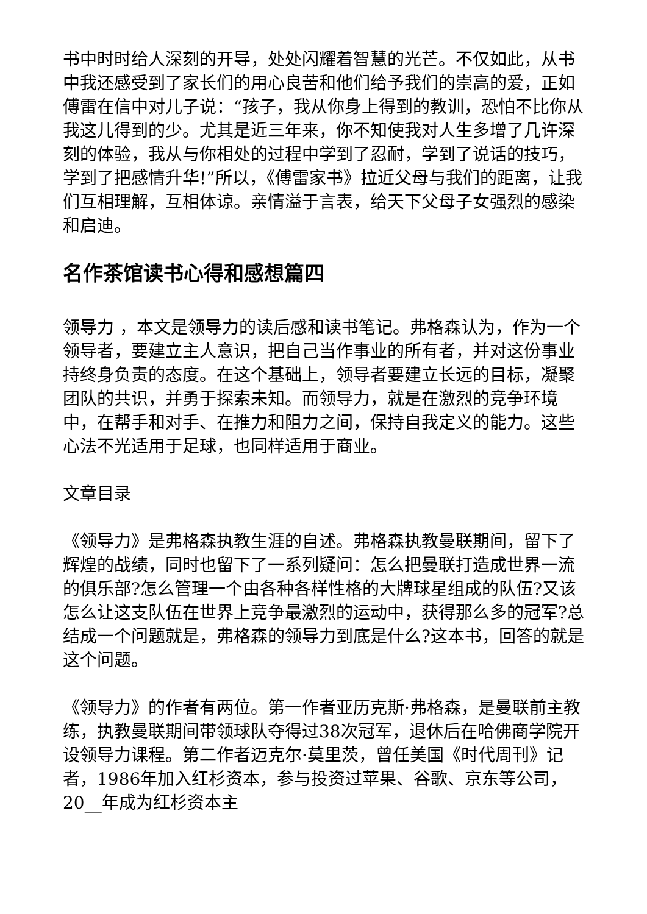书中时时给人深刻的开导，处处闪耀着智慧的光芒。不仅如此，从书中我还感受到了家长们的用心良苦和他们给予我们的崇高的爱，正如傅雷在信中对儿子说：“孩子，我从你身上得到的教训，恐怕不比你从我这儿得到的少。尤其是近三年来，你不知使我对人生多增了几许深刻的体验，我从与你相处的过程中学到了忍耐，学到了说话的技巧，学到了把感情升华!”所以，《傅雷家书》拉近父母与我们的距离，让我们互相理解，互相体谅。亲情溢于言表，给天下父母子女强烈的感染和启迪。
名作茶馆读书心得和感想篇四
领导力 ，本文是领导力的读后感和读书笔记。弗格森认为，作为一个领导者，要建立主人意识，把自己当作事业的所有者，并对这份事业持终身负责的态度。在这个基础上，领导者要建立长远的目标，凝聚团队的共识，并勇于探索未知。而领导力，就是在激烈的竞争环境中，在帮手和对手、在推力和阻力之间，保持自我定义的能力。这些心法不光适用于足球，也同样适用于商业。
文章目录
《领导力》是弗格森执教生涯的自述。弗格森执教曼联期间，留下了辉煌的战绩，同时也留下了一系列疑问：怎么把曼联打造成世界一流的俱乐部?怎么管理一个由各种各样性格的大牌球星组成的队伍?又该怎么让这支队伍在世界上竞争最激烈的运动中，获得那么多的冠军?总结成一个问题就是，弗格森的领导力到底是什么?这本书，回答的就是这个问题。
《领导力》的作者有两位。第一作者亚历克斯·弗格森，是曼联前主教练，执教曼联期间带领球队夺得过38次冠军，退休后在哈佛商学院开设领导力课程。第二作者迈克尔·莫里茨，曾任美国《时代周刊》记者，1986年加入红杉资本，参与投资过苹果、谷歌、京东等公司，20__年成为红杉资本主